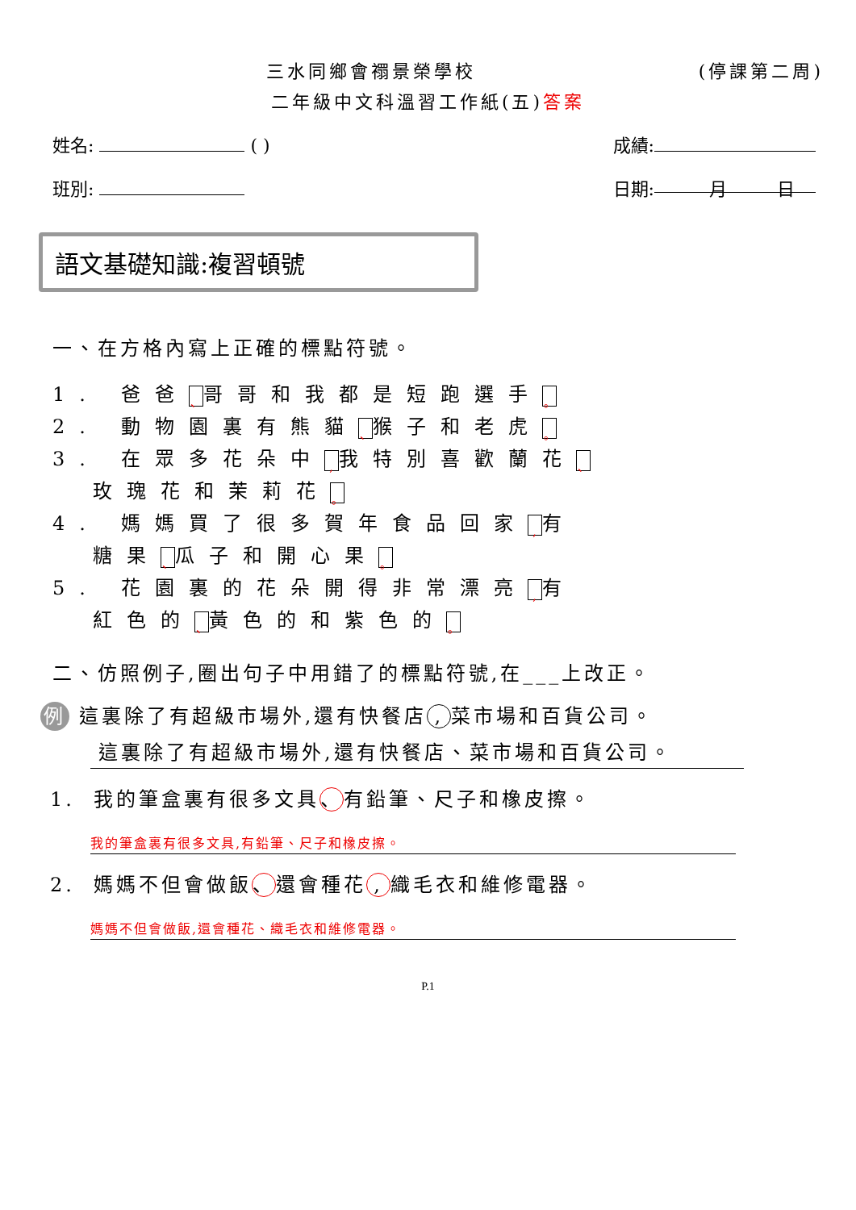三水同鄉會禤景榮學校 (停課第二周)
二年級中文科溫習工作紙(五)答案
姓名: ( ) 成績:
班別: 日期: 月 日
語文基礎知識:複習頓號
一、在方格內寫上正確的標點符號。
1. 爸爸 、 哥哥和我都是短跑選手 。
2. 動物園裏有熊貓 、 猴子和老虎 。
3. 在眾多花朵中, 我特別喜歡蘭花 、
玫瑰花和茉莉花 。
4. 媽媽買了很多賀年食品回家, 有
糖果 、 瓜子和開心果 。
5. 花園裏的花朵開得非常漂亮, 有
紅色的 、 黃色的和紫色的 。
二、仿照例子,圈出句子中用錯了的標點符號,在___上改正。
例 這裏除了有超級市場外,還有快餐店, 菜市場和百貨公司。
這裏除了有超級市場外,還有快餐店、菜市場和百貨公司。
1. 我的筆盒裏有很多文具 、 有鉛筆、尺子和橡皮擦。
我的筆盒裏有很多文具,有鉛筆、尺子和橡皮擦。
2. 媽媽不但會做飯 、 還會種花, 織毛衣和維修電器。
媽媽不但會做飯,還會種花、織毛衣和維修電器。
P.1